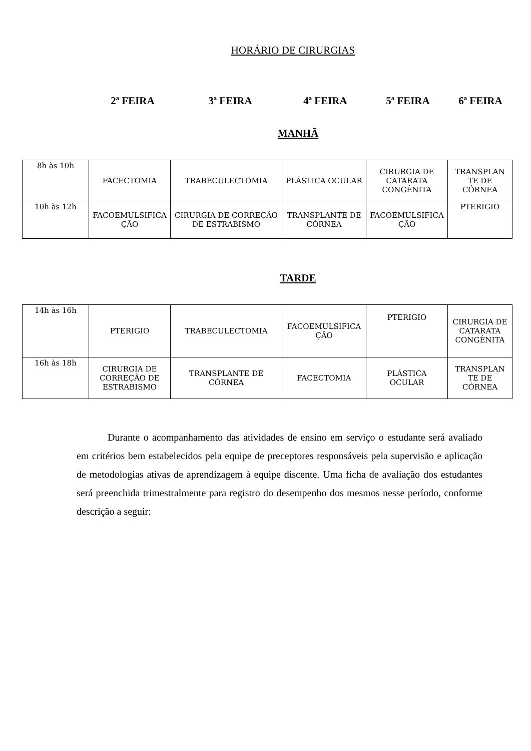HORÁRIO DE CIRURGIAS
2ª FEIRA 3ª FEIRA 4ª FEIRA 5ª FEIRA 6ª FEIRA
MANHÃ
| 8h às 10h | FACECTOMIA | TRABECULECTOMIA | PLÁSTICA OCULAR | CIRURGIA DE CATARATA CONGÊNITA | TRANSPLAN TE DE CÓRNEA |
| 10h às 12h | FACOEMULSIFICA ÇÃO | CIRURGIA DE CORREÇÃO DE ESTRABISMO | TRANSPLANTE DE CÓRNEA | FACOEMULSIFICA ÇÃO | PTERIGIO |
TARDE
| 14h às 16h | PTERIGIO | TRABECULECTOMIA | FACOEMULSIFICA ÇÃO | PTERIGIO | CIRURGIA DE CATARATA CONGÊNITA |
| 16h às 18h | CIRURGIA DE CORREÇÃO DE ESTRABISMO | TRANSPLANTE DE CÓRNEA | FACECTOMIA | PLÁSTICA OCULAR | TRANSPLAN TE DE CÓRNEA |
Durante o acompanhamento das atividades de ensino em serviço o estudante será avaliado em critérios bem estabelecidos pela equipe de preceptores responsáveis pela supervisão e aplicação de metodologias ativas de aprendizagem à equipe discente. Uma ficha de avaliação dos estudantes será preenchida trimestralmente para registro do desempenho dos mesmos nesse período, conforme descrição a seguir: